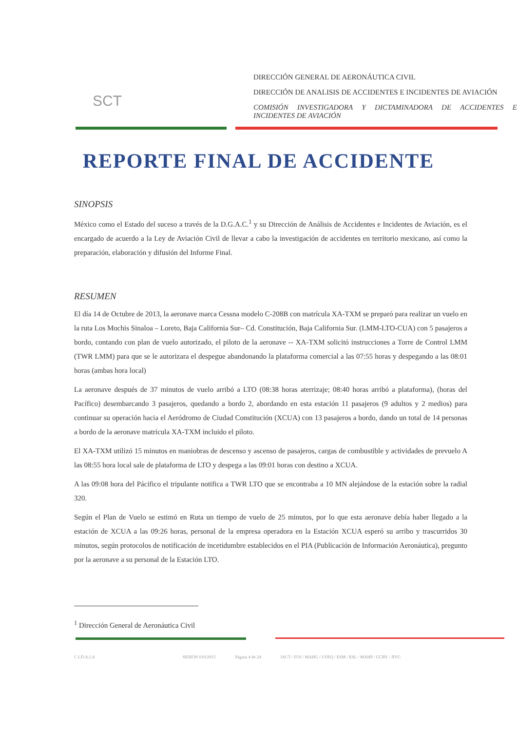SCT
DIRECCIÓN GENERAL DE AERONÁUTICA CIVIL
DIRECCIÓN DE ANALISIS DE ACCIDENTES E INCIDENTES DE AVIACIÓN
COMISIÓN INVESTIGADORA Y DICTAMINADORA DE ACCIDENTES E INCIDENTES DE AVIACIÓN
REPORTE FINAL DE ACCIDENTE
SINOPSIS
México como el Estado del suceso a través de la D.G.A.C.<sup>1</sup> y su Dirección de Análisis de Accidentes e Incidentes de Aviación, es el encargado de acuerdo a la Ley de Aviación Civil de llevar a cabo la investigación de accidentes en territorio mexicano, así como la preparación, elaboración y difusión del Informe Final.
RESUMEN
El día 14 de Octubre de 2013, la aeronave marca Cessna modelo C-208B con matrícula XA-TXM se preparó para realizar un vuelo en la ruta Los Mochis Sinaloa – Loreto, Baja California Sur– Cd. Constitución, Baja California Sur. (LMM-LTO-CUA) con 5 pasajeros a bordo, contando con plan de vuelo autorizado, el piloto de la aeronave -- XA-TXM solicitó instrucciones a Torre de Control LMM (TWR LMM) para que se le autorizara el despegue abandonando la plataforma comercial a las 07:55 horas y despegando a las 08:01 horas (ambas hora local)
La aeronave después de 37 minutos de vuelo arribó a LTO (08:38 horas aterrizaje; 08:40 horas arribó a plataforma), (horas del Pacífico) desembarcando 3 pasajeros, quedando a bordo 2, abordando en esta estación 11 pasajeros (9 adultos y 2 medios) para continuar su operación hacia el Aeródromo de Ciudad Constitución (XCUA) con 13 pasajeros a bordo, dando un total de 14 personas a bordo de la aeronave matrícula XA-TXM incluido el piloto.
El XA-TXM utilizó 15 minutos en maniobras de descenso y ascenso de pasajeros, cargas de combustible y actividades de prevuelo A las 08:55 hora local sale de plataforma de LTO y despega a las 09:01 horas con destino a XCUA.
A las 09:08 hora del Pácifico el tripulante notifica a TWR LTO que se encontraba a 10 MN alejándose de la estación sobre la radial 320.
Según el Plan de Vuelo se estimó en Ruta un tiempo de vuelo de 25 minutos, por lo que esta aeronave debía haber llegado a la estación de XCUA a las 09:26 horas, personal de la empresa operadora en la Estación XCUA esperó su arribo y trascurridos 30 minutos, según protocolos de notificación de incetidumbre establecidos en el PIA (Publicación de Información Aeronáutica), pregunto por la aeronave a su personal de la Estación LTO.
<sup>1</sup> Dirección General de Aeronáutica Civil
C.I.D.A.I.A SESION 010/2015 Página 4 de 24 IACT / FOJ / MAHG / LYRQ / ESM / ESL / MAHP / GCRV / JIVG